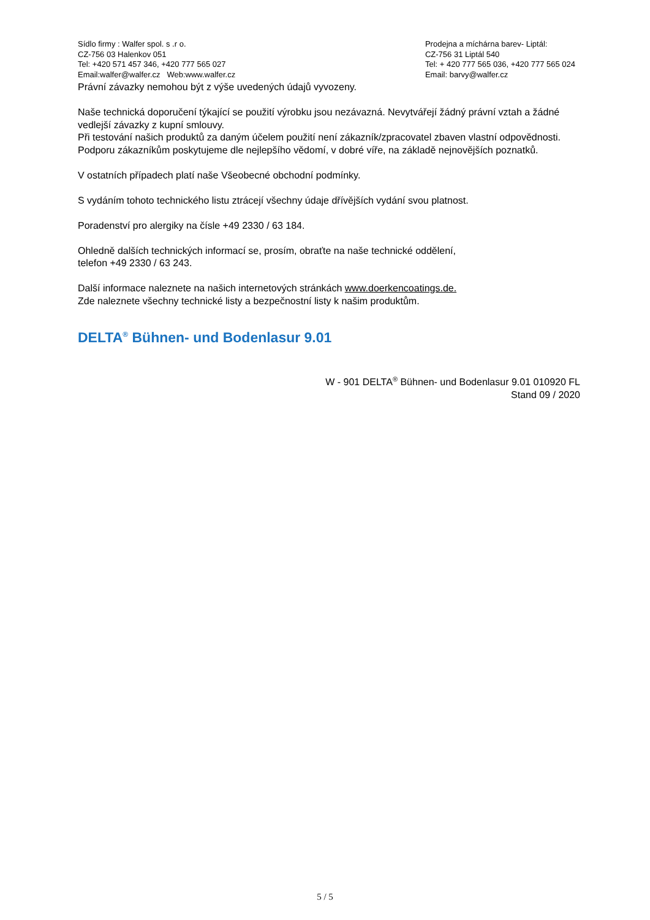Sídlo firmy : Walfer spol. s .r o.
CZ-756 03 Halenkov 051
Tel: +420 571 457 346, +420 777 565 027
Email:walfer@walfer.cz Web:www.walfer.cz
Prodejna a míchárna barev- Liptál:
CZ-756 31 Liptál 540
Tel: + 420 777 565 036, +420 777 565 024
Email: barvy@walfer.cz
Právní závazky nemohou být z výše uvedených údajů vyvozeny.
Naše technická doporučení týkající se použití výrobku jsou nezávazná. Nevytvářejí žádný právní vztah a žádné vedlejší závazky z kupní smlouvy.
Při testování našich produktů za daným účelem použití není zákazník/zpracovatel zbaven vlastní odpovědnosti.
Podporu zákazníkům poskytujeme dle nejlepšího vědomí, v dobré víře, na základě nejnovějších poznatků.
V ostatních případech platí naše Všeobecné obchodní podmínky.
S vydáním tohoto technického listu ztrácejí všechny údaje dřívějších vydání svou platnost.
Poradenství pro alergiky na čísle +49 2330 / 63 184.
Ohledně dalších technických informací se, prosím, obraťte na naše technické oddělení,
telefon +49 2330 / 63 243.
Další informace naleznete na našich internetových stránkách www.doerkencoatings.de.
Zde naleznete všechny technické listy a bezpečnostní listy k našim produktům.
DELTA<sup>®</sup> Bühnen- und Bodenlasur 9.01
W - 901 DELTA<sup>®</sup> Bühnen- und Bodenlasur 9.01 010920 FL
Stand 09 / 2020
5 / 5